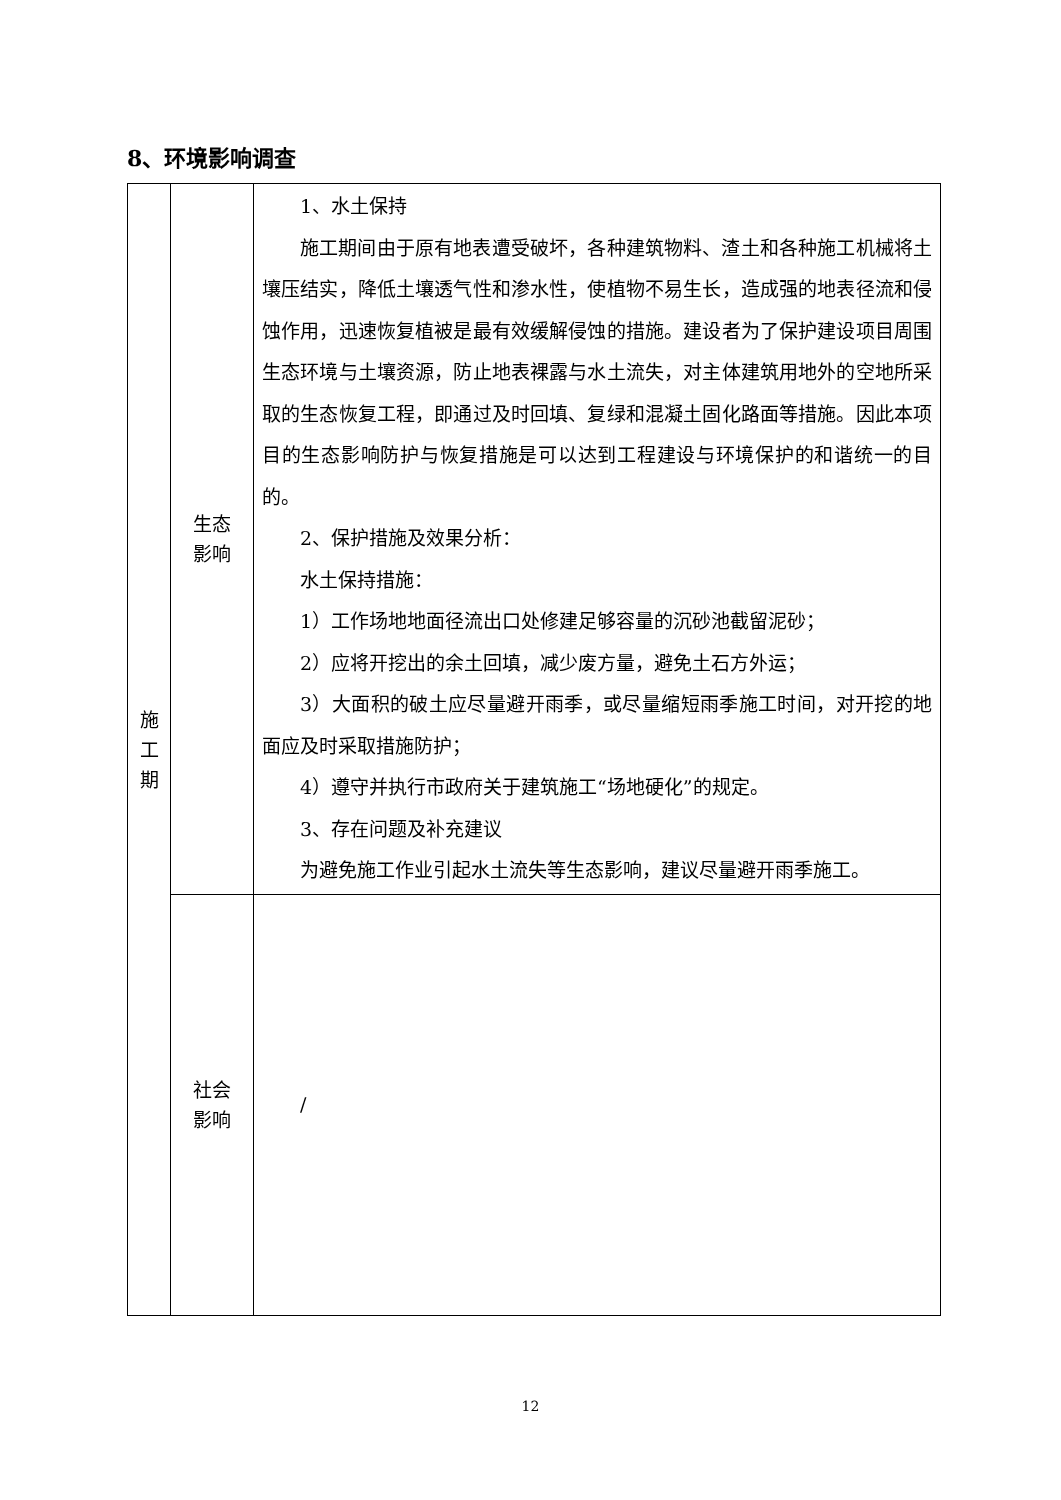8、环境影响调查
| 施 工 期 | 生态 影响 | 1、水土保持 施工期间由于原有地表遭受破坏，各种建筑物料、渣土和各种施工机械将土壤压结实，降低土壤透气性和渗水性，使植物不易生长，造成强的地表径流和侵蚀作用，迅速恢复植被是最有效缓解侵蚀的措施。建设者为了保护建设项目周围生态环境与土壤资源，防止地表裸露与水土流失，对主体建筑用地外的空地所采取的生态恢复工程，即通过及时回填、复绿和混凝土固化路面等措施。因此本项目的生态影响防护与恢复措施是可以达到工程建设与环境保护的和谐统一的目的。 2、保护措施及效果分析： 水土保持措施： 1）工作场地地面径流出口处修建足够容量的沉砂池截留泥砂； 2）应将开挖出的余土回填，减少废方量，避免土石方外运； 3）大面积的破土应尽量避开雨季，或尽量缩短雨季施工时间，对开挖的地面应及时采取措施防护； 4）遵守并执行市政府关于建筑施工“场地硬化”的规定。 3、存在问题及补充建议 为避免施工作业引起水土流失等生态影响，建议尽量避开雨季施工。 |
| | 社会 影响 | / |
12